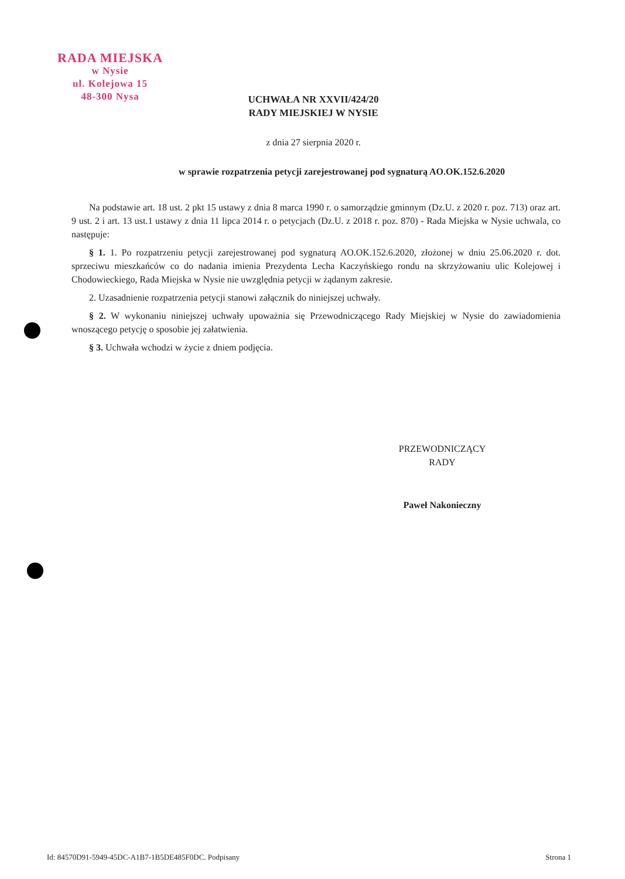RADA MIEJSKA
w Nysie
ul. Kolejowa 15
48-300 Nysa
UCHWAŁA NR XXVII/424/20
RADY MIEJSKIEJ W NYSIE
z dnia 27 sierpnia 2020 r.
w sprawie rozpatrzenia petycji zarejestrowanej pod sygnaturą AO.OK.152.6.2020
Na podstawie art. 18 ust. 2 pkt 15 ustawy z dnia 8 marca 1990 r. o samorządzie gminnym (Dz.U. z 2020 r. poz. 713) oraz art. 9 ust. 2 i art. 13 ust.1 ustawy z dnia 11 lipca 2014 r. o petycjach (Dz.U. z 2018 r. poz. 870) - Rada Miejska w Nysie uchwala, co następuje:
§ 1. 1. Po rozpatrzeniu petycji zarejestrowanej pod sygnaturą AO.OK.152.6.2020, złożonej w dniu 25.06.2020 r. dot. sprzeciwu mieszkańców co do nadania imienia Prezydenta Lecha Kaczyńskiego rondu na skrzyżowaniu ulic Kolejowej i Chodowieckiego, Rada Miejska w Nysie nie uwzględnia petycji w żądanym zakresie.
2. Uzasadnienie rozpatrzenia petycji stanowi załącznik do niniejszej uchwały.
§ 2. W wykonaniu niniejszej uchwały upoważnia się Przewodniczącego Rady Miejskiej w Nysie do zawiadomienia wnoszącego petycję o sposobie jej załatwienia.
§ 3. Uchwała wchodzi w życie z dniem podjęcia.
PRZEWODNICZĄCY
RADY
Paweł Nakonieczny
Id: 84570D91-5949-45DC-A1B7-1B5DE485F0DC. Podpisany Strona 1